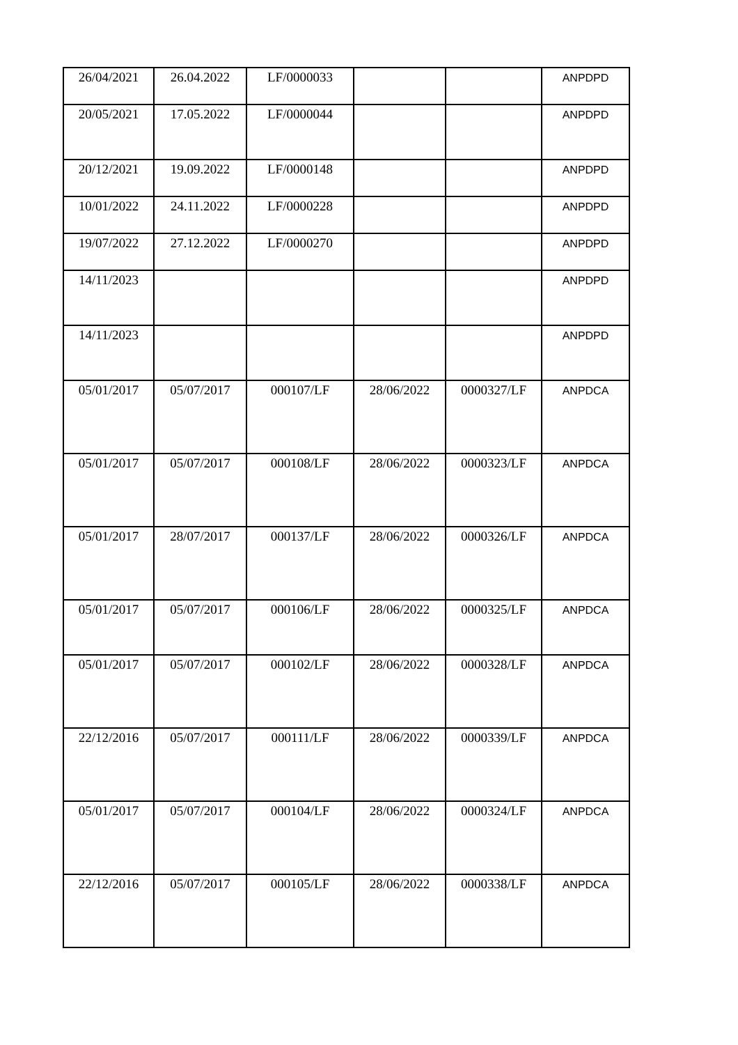| 26/04/2021 | 26.04.2022 | LF/0000033 | | | ANPDPD |
| 20/05/2021 | 17.05.2022 | LF/0000044 | | | ANPDPD |
| 20/12/2021 | 19.09.2022 | LF/0000148 | | | ANPDPD |
| 10/01/2022 | 24.11.2022 | LF/0000228 | | | ANPDPD |
| 19/07/2022 | 27.12.2022 | LF/0000270 | | | ANPDPD |
| 14/11/2023 | | | | | ANPDPD |
| 14/11/2023 | | | | | ANPDPD |
| 05/01/2017 | 05/07/2017 | 000107/LF | 28/06/2022 | 0000327/LF | ANPDCA |
| 05/01/2017 | 05/07/2017 | 000108/LF | 28/06/2022 | 0000323/LF | ANPDCA |
| 05/01/2017 | 28/07/2017 | 000137/LF | 28/06/2022 | 0000326/LF | ANPDCA |
| 05/01/2017 | 05/07/2017 | 000106/LF | 28/06/2022 | 0000325/LF | ANPDCA |
| 05/01/2017 | 05/07/2017 | 000102/LF | 28/06/2022 | 0000328/LF | ANPDCA |
| 22/12/2016 | 05/07/2017 | 000111/LF | 28/06/2022 | 0000339/LF | ANPDCA |
| 05/01/2017 | 05/07/2017 | 000104/LF | 28/06/2022 | 0000324/LF | ANPDCA |
| 22/12/2016 | 05/07/2017 | 000105/LF | 28/06/2022 | 0000338/LF | ANPDCA |